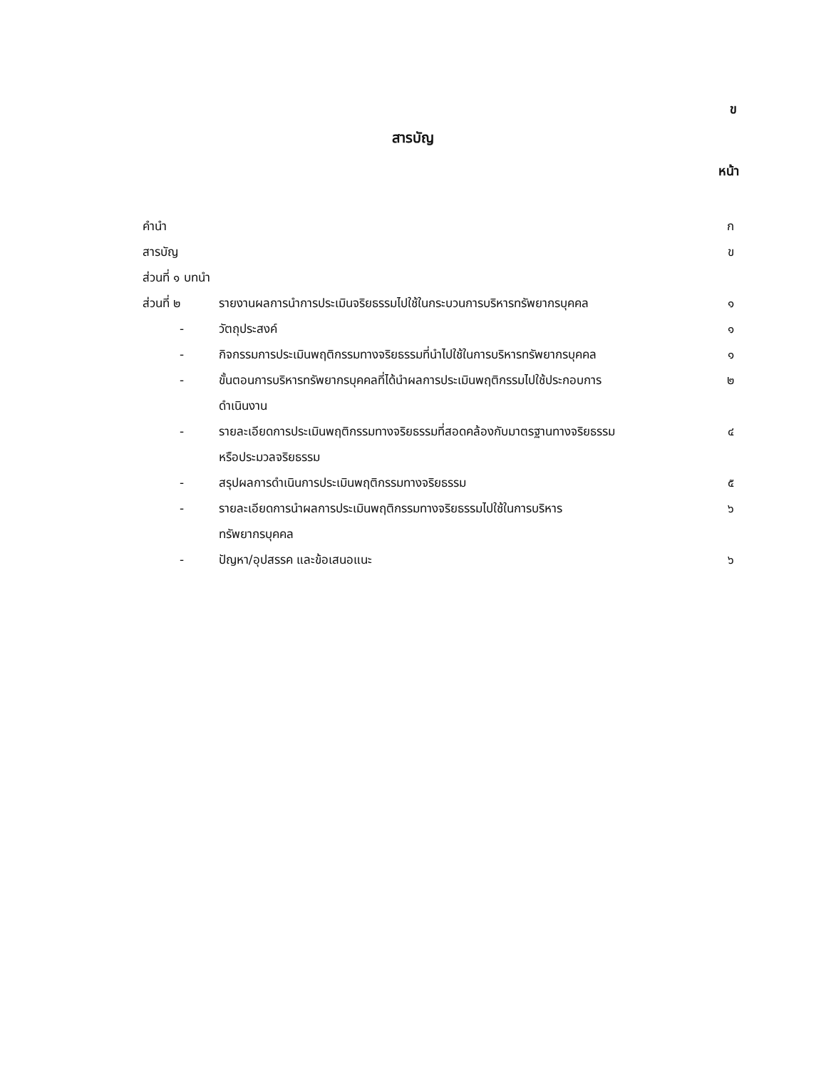ข
สารบัญ
หน้า
| คำนำ | | | ก |
| สารบัญ | | | ข |
| ส่วนที่ ๑ บทนำ | | | |
| ส่วนที่ ๒ | | รายงานผลการนำการประเมินจริยธรรมไปใช้ในกระบวนการบริหารทรัพยากรบุคคล | ๑ |
| - | | วัตถุประสงค์ | ๑ |
| - | | กิจกรรมการประเมินพฤติกรรมทางจริยธรรมที่นำไปใช้ในการบริหารทรัพยากรบุคคล | ๑ |
| - | | ขั้นตอนการบริหารทรัพยากรบุคคลที่ได้นำผลการประเมินพฤติกรรมไปใช้ประกอบการ ดำเนินงาน | ๒ |
| - | | รายละเอียดการประเมินพฤติกรรมทางจริยธรรมที่สอดคล้องกับมาตรฐานทางจริยธรรม หรือประมวลจริยธรรม | ๔ |
| - | | สรุปผลการดำเนินการประเมินพฤติกรรมทางจริยธรรม | ๕ |
| - | | รายละเอียดการนำผลการประเมินพฤติกรรมทางจริยธรรมไปใช้ในการบริหาร ทรัพยากรบุคคล | ๖ |
| - | | ปัญหา/อุปสรรค และข้อเสนอแนะ | ๖ |